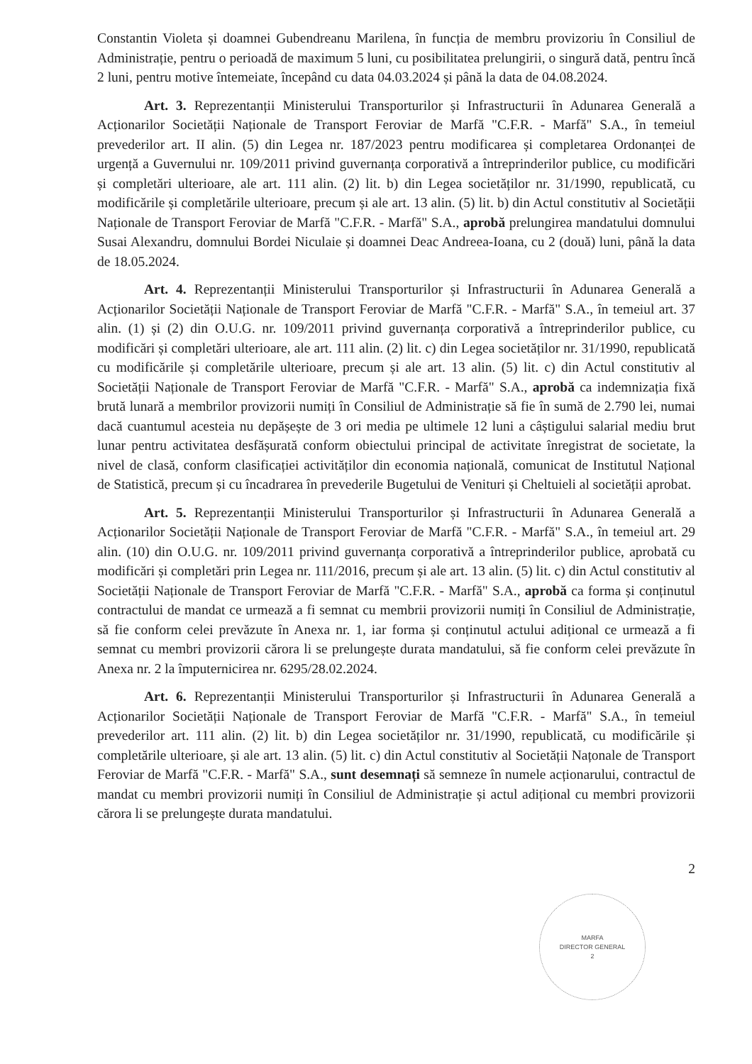Constantin Violeta și doamnei Gubendreanu Marilena, în funcția de membru provizoriu în Consiliul de Administrație, pentru o perioadă de maximum 5 luni, cu posibilitatea prelungirii, o singură dată, pentru încă 2 luni, pentru motive întemeiate, începând cu data 04.03.2024 și până la data de 04.08.2024.
Art. 3. Reprezentanții Ministerului Transporturilor și Infrastructurii în Adunarea Generală a Acționarilor Societății Naționale de Transport Feroviar de Marfă "C.F.R. - Marfă" S.A., în temeiul prevederilor art. II alin. (5) din Legea nr. 187/2023 pentru modificarea și completarea Ordonanței de urgență a Guvernului nr. 109/2011 privind guvernanța corporativă a întreprinderilor publice, cu modificări și completări ulterioare, ale art. 111 alin. (2) lit. b) din Legea societăților nr. 31/1990, republicată, cu modificările și completările ulterioare, precum și ale art. 13 alin. (5) lit. b) din Actul constitutiv al Societății Naționale de Transport Feroviar de Marfă "C.F.R. - Marfă" S.A., aprobă prelungirea mandatului domnului Susai Alexandru, domnului Bordei Niculaie și doamnei Deac Andreea-Ioana, cu 2 (două) luni, până la data de 18.05.2024.
Art. 4. Reprezentanții Ministerului Transporturilor și Infrastructurii în Adunarea Generală a Acționarilor Societății Naționale de Transport Feroviar de Marfă "C.F.R. - Marfă" S.A., în temeiul art. 37 alin. (1) și (2) din O.U.G. nr. 109/2011 privind guvernanța corporativă a întreprinderilor publice, cu modificări și completări ulterioare, ale art. 111 alin. (2) lit. c) din Legea societăților nr. 31/1990, republicată cu modificările și completările ulterioare, precum și ale art. 13 alin. (5) lit. c) din Actul constitutiv al Societății Naționale de Transport Feroviar de Marfă "C.F.R. - Marfă" S.A., aprobă ca indemnizația fixă brută lunară a membrilor provizorii numiți în Consiliul de Administrație să fie în sumă de 2.790 lei, numai dacă cuantumul acesteia nu depășește de 3 ori media pe ultimele 12 luni a câștigului salarial mediu brut lunar pentru activitatea desfășurată conform obiectului principal de activitate înregistrat de societate, la nivel de clasă, conform clasificației activităților din economia națională, comunicat de Institutul Național de Statistică, precum și cu încadrarea în prevederile Bugetului de Venituri și Cheltuieli al societății aprobat.
Art. 5. Reprezentanții Ministerului Transporturilor și Infrastructurii în Adunarea Generală a Acționarilor Societății Naționale de Transport Feroviar de Marfă "C.F.R. - Marfă" S.A., în temeiul art. 29 alin. (10) din O.U.G. nr. 109/2011 privind guvernanța corporativă a întreprinderilor publice, aprobată cu modificări și completări prin Legea nr. 111/2016, precum și ale art. 13 alin. (5) lit. c) din Actul constitutiv al Societății Naționale de Transport Feroviar de Marfă "C.F.R. - Marfă" S.A., aprobă ca forma și conținutul contractului de mandat ce urmează a fi semnat cu membrii provizorii numiți în Consiliul de Administrație, să fie conform celei prevăzute în Anexa nr. 1, iar forma și conținutul actului adițional ce urmează a fi semnat cu membri provizorii cărora li se prelungește durata mandatului, să fie conform celei prevăzute în Anexa nr. 2 la împuternicirea nr. 6295/28.02.2024.
Art. 6. Reprezentanții Ministerului Transporturilor și Infrastructurii în Adunarea Generală a Acționarilor Societății Naționale de Transport Feroviar de Marfă "C.F.R. - Marfă" S.A., în temeiul prevederilor art. 111 alin. (2) lit. b) din Legea societăților nr. 31/1990, republicată, cu modificările și completările ulterioare, și ale art. 13 alin. (5) lit. c) din Actul constitutiv al Societății Națonale de Transport Feroviar de Marfă "C.F.R. - Marfă" S.A., sunt desemnați să semneze în numele acționarului, contractul de mandat cu membri provizorii numiți în Consiliul de Administrație și actul adițional cu membri provizorii cărora li se prelungește durata mandatului.
2
MARFA
DIRECTOR GENERAL
2